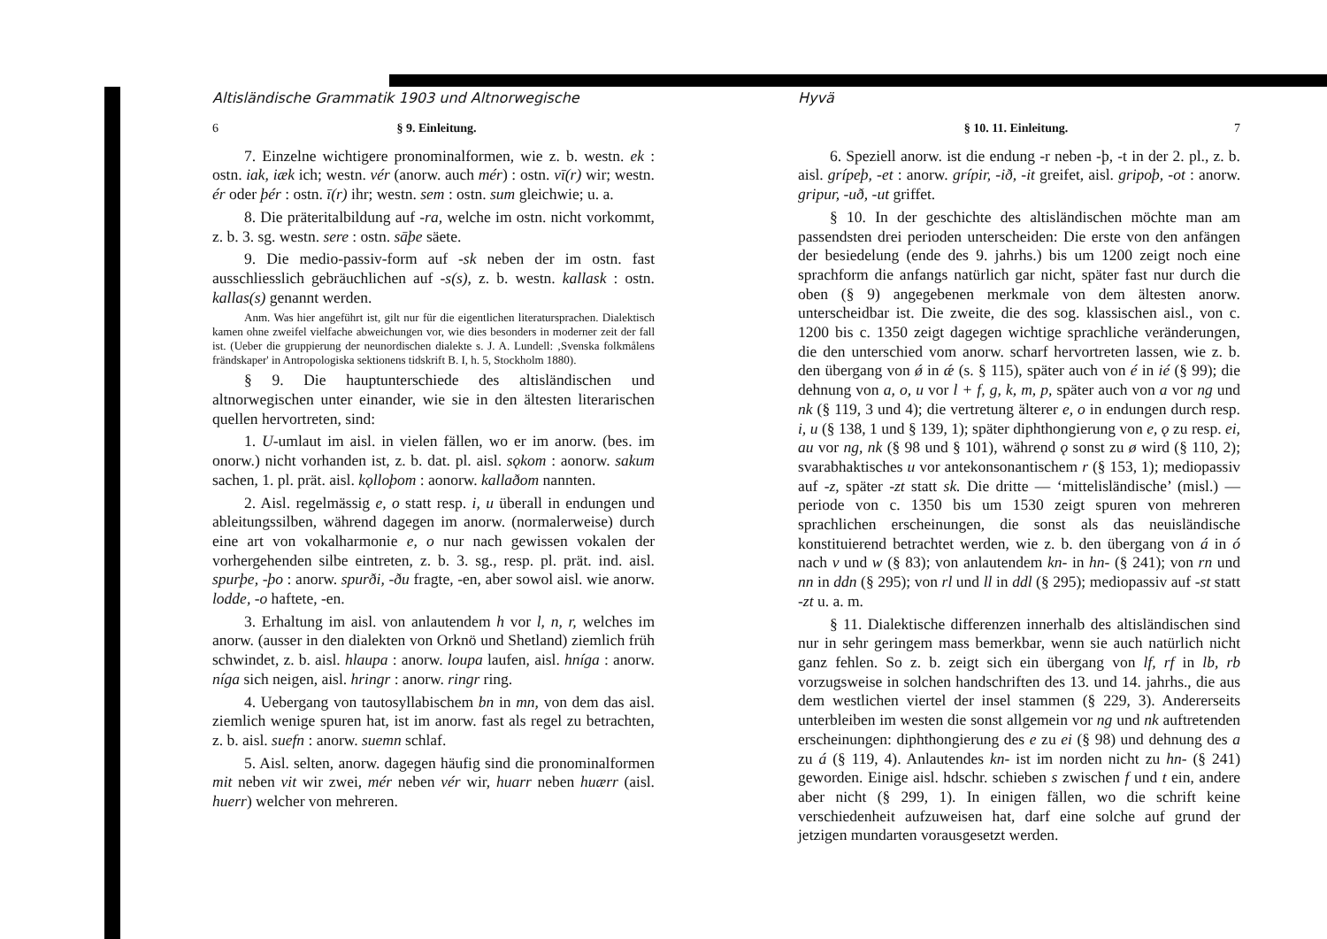Altisländische Grammatik 1903 und Altnorwegische
6 § 9. Einleitung.
7. Einzelne wichtigere pronominalformen, wie z. b. westn. ek : ostn. iak, iæk ich; westn. vér (anorw. auch mér) : ostn. vī(r) wir; westn. ér oder þér : ostn. ī(r) ihr; westn. sem : ostn. sum gleichwie; u. a.
8. Die präteritalbildung auf -ra, welche im ostn. nicht vorkommt, z. b. 3. sg. westn. sere : ostn. sāþe säete.
9. Die medio-passiv-form auf -sk neben der im ostn. fast ausschliesslich gebräuchlichen auf -s(s), z. b. westn. kallask : ostn. kallas(s) genannt werden.
Anm. Was hier angeführt ist, gilt nur für die eigentlichen literatursprachen. Dialektisch kamen ohne zweifel vielfache abweichungen vor, wie dies besonders in moderner zeit der fall ist. (Ueber die gruppierung der neunordischen dialekte s. J. A. Lundell: ‚Svenska folkmålens frändskaper' in Antropologiska sektionens tidskrift B. I, h. 5, Stockholm 1880).
§ 9. Die hauptunterschiede des altisländischen und altnorwegischen unter einander, wie sie in den ältesten literarischen quellen hervortreten, sind:
1. U-umlaut im aisl. in vielen fällen, wo er im anorw. (bes. im onorw.) nicht vorhanden ist, z. b. dat. pl. aisl. sǫkom : aonorw. sakum sachen, 1. pl. prät. aisl. kǫlloþom : aonorw. kallaðom nannten.
2. Aisl. regelmässig e, o statt resp. i, u überall in endungen und ableitungssilben, während dagegen im anorw. (normalerweise) durch eine art von vokalharmonie e, o nur nach gewissen vokalen der vorhergehenden silbe eintreten, z. b. 3. sg., resp. pl. prät. ind. aisl. spurþe, -þo : anorw. spurði, -ðu fragte, -en, aber sowol aisl. wie anorw. lodde, -o haftete, -en.
3. Erhaltung im aisl. von anlautendem h vor l, n, r, welches im anorw. (ausser in den dialekten von Orknö und Shetland) ziemlich früh schwindet, z. b. aisl. hlaupa : anorw. loupa laufen, aisl. hníga : anorw. níga sich neigen, aisl. hringr : anorw. ringr ring.
4. Uebergang von tautosyllabischem bn in mn, von dem das aisl. ziemlich wenige spuren hat, ist im anorw. fast als regel zu betrachten, z. b. aisl. suefn : anorw. suemn schlaf.
5. Aisl. selten, anorw. dagegen häufig sind die pronominalformen mit neben vit wir zwei, mér neben vér wir, huarr neben huærr (aisl. huerr) welcher von mehreren.
Hyvä
§ 10. 11. Einleitung. 7
6. Speziell anorw. ist die endung -r neben -þ, -t in der 2. pl., z. b. aisl. grípeþ, -et : anorw. grípir, -ið, -it greifet, aisl. gripoþ, -ot : anorw. gripur, -uð, -ut griffet.
§ 10. In der geschichte des altisländischen möchte man am passendsten drei perioden unterscheiden: Die erste von den anfängen der besiedelung (ende des 9. jahrhs.) bis um 1200 zeigt noch eine sprachform die anfangs natürlich gar nicht, später fast nur durch die oben (§ 9) angegebenen merkmale von dem ältesten anorw. unterscheidbar ist. Die zweite, die des sog. klassischen aisl., von c. 1200 bis c. 1350 zeigt dagegen wichtige sprachliche veränderungen, die den unterschied vom anorw. scharf hervortreten lassen, wie z. b. den übergang von ǿ in ǽ (s. § 115), später auch von é in ié (§ 99); die dehnung von a, o, u vor l + f, g, k, m, p, später auch von a vor ng und nk (§ 119, 3 und 4); die vertretung älterer e, o in endungen durch resp. i, u (§ 138, 1 und § 139, 1); später diphthongierung von e, ǫ zu resp. ei, au vor ng, nk (§ 98 und § 101), während ǫ sonst zu ø wird (§ 110, 2); svarabhaktisches u vor antekonsonantischem r (§ 153, 1); mediopassiv auf -z, später -zt statt sk. Die dritte — ‘mittelisländische’ (misl.) — periode von c. 1350 bis um 1530 zeigt spuren von mehreren sprachlichen erscheinungen, die sonst als das neuisländische konstituierend betrachtet werden, wie z. b. den übergang von á in ó nach v und w (§ 83); von anlautendem kn- in hn- (§ 241); von rn und nn in ddn (§ 295); von rl und ll in ddl (§ 295); mediopassiv auf -st statt -zt u. a. m.
§ 11. Dialektische differenzen innerhalb des altisländischen sind nur in sehr geringem mass bemerkbar, wenn sie auch natürlich nicht ganz fehlen. So z. b. zeigt sich ein übergang von lf, rf in lb, rb vorzugsweise in solchen handschriften des 13. und 14. jahrhs., die aus dem westlichen viertel der insel stammen (§ 229, 3). Andererseits unterbleiben im westen die sonst allgemein vor ng und nk auftretenden erscheinungen: diphthongierung des e zu ei (§ 98) und dehnung des a zu á (§ 119, 4). Anlautendes kn- ist im norden nicht zu hn- (§ 241) geworden. Einige aisl. hdschr. schieben s zwischen f und t ein, andere aber nicht (§ 299, 1). In einigen fällen, wo die schrift keine verschiedenheit aufzuweisen hat, darf eine solche auf grund der jetzigen mundarten vorausgesetzt werden.